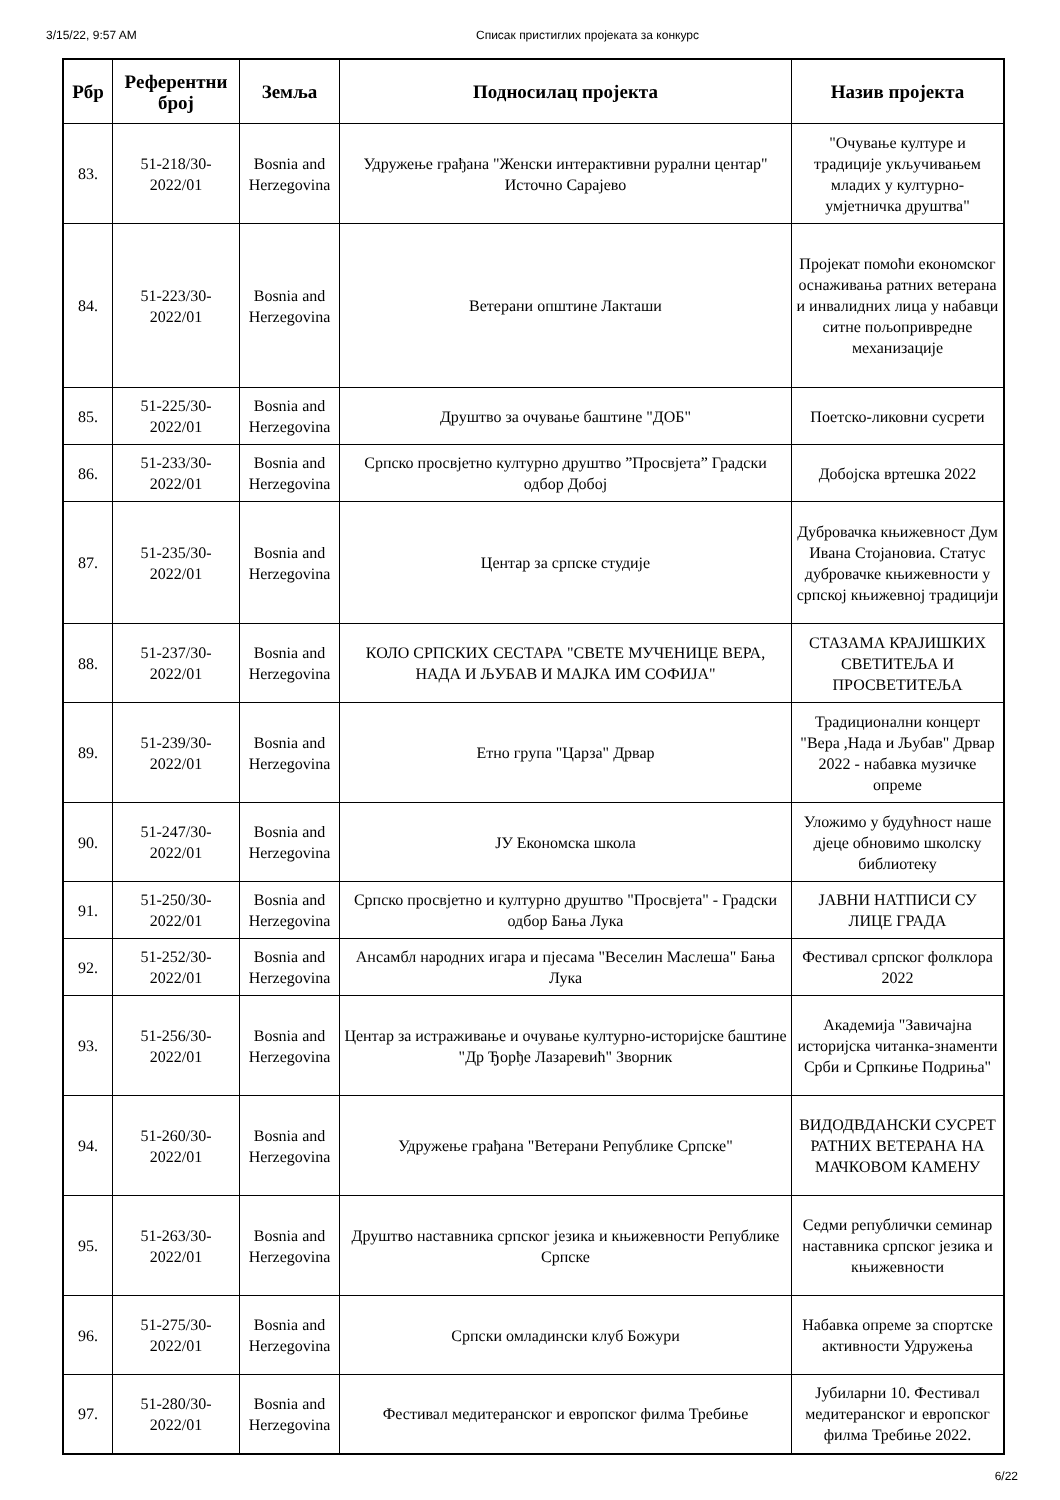3/15/22, 9:57 AM Списак пристиглих пројеката за конкурс
| Рбр | Референтни број | Земља | Подносилац пројекта | Назив пројекта |
| --- | --- | --- | --- | --- |
| 83. | 51-218/30-2022/01 | Bosnia and Herzegovina | Удружење грађана "Женски интерактивни рурални центар" Источно Сарајево | "Очување културе и традиције укључивањем младих у културно-умјетничка друштва" |
| 84. | 51-223/30-2022/01 | Bosnia and Herzegovina | Ветерани општине Лакташи | Пројекат помоћи економског оснаживања ратних ветерана и инвалидних лица у набавци ситне пољопривредне механизације |
| 85. | 51-225/30-2022/01 | Bosnia and Herzegovina | Друштво за очување баштине "ДОБ" | Поетско-ликовни сусрети |
| 86. | 51-233/30-2022/01 | Bosnia and Herzegovina | Српско просвјетно културно друштво ”Просвјета” Градски одбор Добој | Добојска вртешка 2022 |
| 87. | 51-235/30-2022/01 | Bosnia and Herzegovina | Центар за српске студије | Дубровачка књижевност Дум Ивана Стојановиа. Статус дубровачке књижевности у српској књижевној традицији |
| 88. | 51-237/30-2022/01 | Bosnia and Herzegovina | КОЛО СРПСКИХ СЕСТАРА "СВЕТЕ МУЧЕНИЦЕ ВЕРА, НАДА И ЉУБАВ И МАЈКА ИМ СОФИЈА" | СТАЗАМА КРАЈИШКИХ СВЕТИТЕЉА И ПРОСВЕТИТЕЉА |
| 89. | 51-239/30-2022/01 | Bosnia and Herzegovina | Етно група "Царза" Дрвар | Традиционални концерт "Вера ,Нада и Љубав" Дрвар 2022 - набавка музичке опреме |
| 90. | 51-247/30-2022/01 | Bosnia and Herzegovina | ЈУ Економска школа | Уложимо у будућност наше дјеце обновимо школску библиотеку |
| 91. | 51-250/30-2022/01 | Bosnia and Herzegovina | Српско просвјетно и културно друштво "Просвјета" - Градски одбор Бања Лука | ЈАВНИ НАТПИСИ СУ ЛИЦЕ ГРАДА |
| 92. | 51-252/30-2022/01 | Bosnia and Herzegovina | Ансамбл народних игара и пјесама "Веселин Маслеша" Бања Лука | Фестивал српског фолклора 2022 |
| 93. | 51-256/30-2022/01 | Bosnia and Herzegovina | Центар за истраживање и очување културно-историјске баштине "Др Ђорђе Лазаревић" Зворник | Академија "Завичајна историјска читанка-знаменти Срби и Српкиње Подриња" |
| 94. | 51-260/30-2022/01 | Bosnia and Herzegovina | Удружење грађана "Ветерани Републике Српске" | ВИДОДВДАНСКИ СУСРЕТ РАТНИХ ВЕТЕРАНА НА МАЧКОВОМ КАМЕНУ |
| 95. | 51-263/30-2022/01 | Bosnia and Herzegovina | Друштво наставника српског језика и књижевности Републике Српске | Седми републички семинар наставника српског језика и књижевности |
| 96. | 51-275/30-2022/01 | Bosnia and Herzegovina | Српски омладински клуб Божури | Набавка опреме за спортске активности Удружења |
| 97. | 51-280/30-2022/01 | Bosnia and Herzegovina | Фестивал медитеранског и европског филма Требиње | Јубиларни 10. Фестивал медитеранског и европског филма Требиње 2022. |
6/22